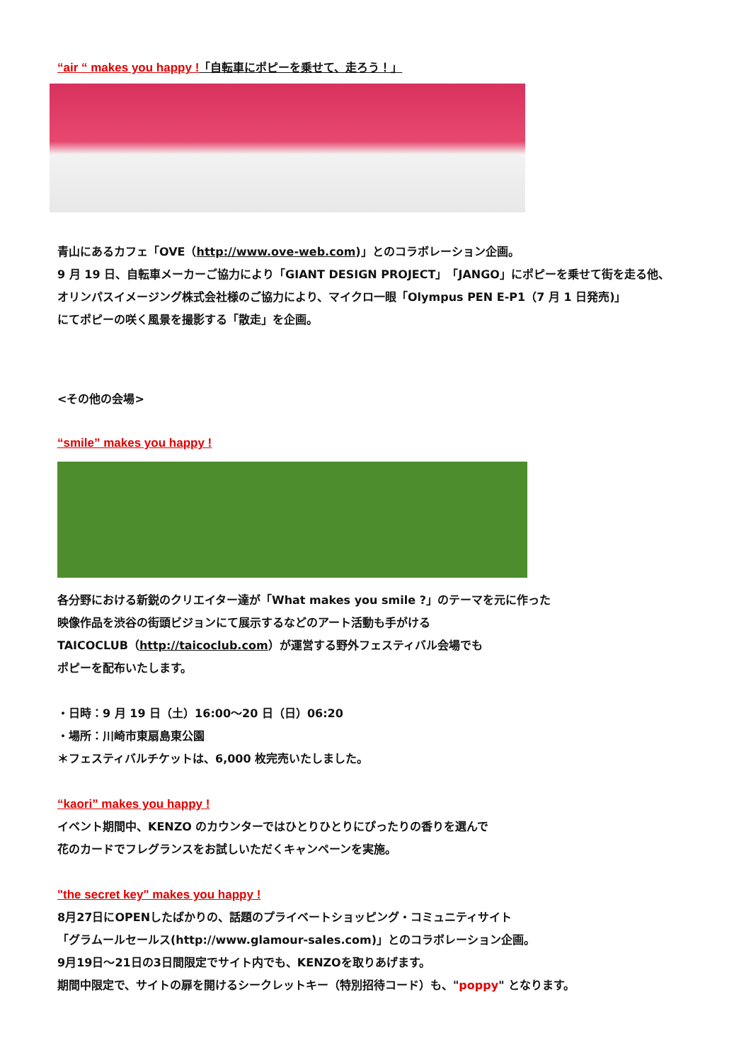“air “ makes you happy !「自転車にポピーを乗せて、走ろう！」
青山にあるカフェ「OVE（http://www.ove-web.com)」とのコラボレーション企画。
9 月 19 日、自転車メーカーご協力により「GIANT DESIGN PROJECT」「JANGO」にポピーを乗せて街を走る他、
オリンパスイメージング株式会社様のご協力により、マイクロ一眼「Olympus PEN E-P1（7 月 1 日発売)」
にてポピーの咲く風景を撮影する「散走」を企画。
<その他の会場>
“smile” makes you happy !
各分野における新鋭のクリエイター達が「What makes you smile ?」のテーマを元に作った
映像作品を渋谷の街頭ビジョンにて展示するなどのアート活動も手がける
TAICOCLUB（http://taicoclub.com）が運営する野外フェスティバル会場でも
ポピーを配布いたします。
・日時：9 月 19 日（土）16:00～20 日（日）06:20
・場所：川崎市東扇島東公園
＊フェスティバルチケットは、6,000 枚完売いたしました。
“kaori” makes you happy !
イベント期間中、KENZO のカウンターではひとりひとりにぴったりの香りを選んで
花のカードでフレグランスをお試しいただくキャンペーンを実施。
"the secret key" makes you happy !
8月27日にOPENしたばかりの、話題のプライベートショッピング・コミュニティサイト
「グラムールセールス(http://www.glamour-sales.com)」とのコラボレーション企画。
9月19日～21日の3日間限定でサイト内でも、KENZOを取りあげます。
期間中限定で、サイトの扉を開けるシークレットキー（特別招待コード）も、"poppy" となります。